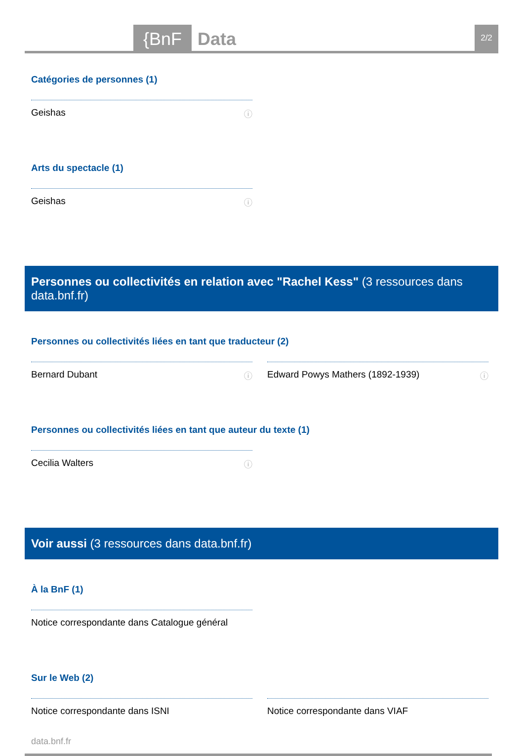{BnF Data 2/2
Catégories de personnes (1)
Geishas ⓘ
Arts du spectacle (1)
Geishas ⓘ
Personnes ou collectivités en relation avec "Rachel Kess" (3 ressources dans data.bnf.fr)
Personnes ou collectivités liées en tant que traducteur (2)
Bernard Dubant ⓘ Edward Powys Mathers (1892-1939) ⓘ
Personnes ou collectivités liées en tant que auteur du texte (1)
Cecilia Walters ⓘ
Voir aussi (3 ressources dans data.bnf.fr)
À la BnF (1)
Notice correspondante dans Catalogue général
Sur le Web (2)
Notice correspondante dans ISNI Notice correspondante dans VIAF
data.bnf.fr